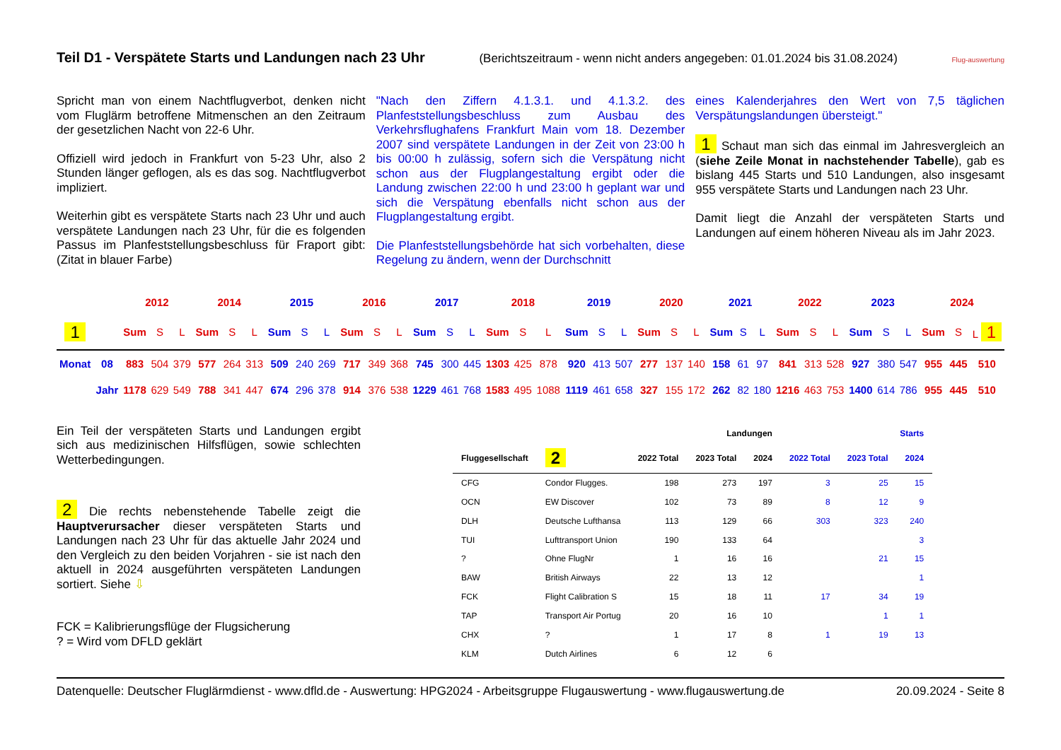Teil D1 - Verspätete Starts und Landungen nach 23 Uhr
(Berichtszeitraum - wenn nicht anders angegeben: 01.01.2024 bis 31.08.2024) Flug-auswertung
Spricht man von einem Nachtflugverbot, denken nicht vom Fluglärm betroffene Mitmenschen an den Zeitraum der gesetzlichen Nacht von 22-6 Uhr.
Offiziell wird jedoch in Frankfurt von 5-23 Uhr, also 2 Stunden länger geflogen, als es das sog. Nachtflugverbot impliziert.
Weiterhin gibt es verspätete Starts nach 23 Uhr und auch verspätete Landungen nach 23 Uhr, für die es folgenden Passus im Planfeststellungsbeschluss für Fraport gibt: (Zitat in blauer Farbe)
"Nach den Ziffern 4.1.3.1. und 4.1.3.2. des Planfeststellungsbeschluss zum Ausbau des Verkehrsflughafens Frankfurt Main vom 18. Dezember 2007 sind verspätete Landungen in der Zeit von 23:00 h bis 00:00 h zulässig, sofern sich die Verspätung nicht schon aus der Flugplangestaltung ergibt oder die Landung zwischen 22:00 h und 23:00 h geplant war und sich die Verspätung ebenfalls nicht schon aus der Flugplangestaltung ergibt.
Die Planfeststellungsbehörde hat sich vorbehalten, diese Regelung zu ändern, wenn der Durchschnitt
eines Kalenderjahres den Wert von 7,5 täglichen Verspätungslandungen übersteigt."
1 Schaut man sich das einmal im Jahresvergleich an (siehe Zeile Monat in nachstehender Tabelle), gab es bislang 445 Starts und 510 Landungen, also insgesamt 955 verspätete Starts und Landungen nach 23 Uhr.
Damit liegt die Anzahl der verspäteten Starts und Landungen auf einem höheren Niveau als im Jahr 2023.
| | | 2012 | | | 2014 | | | 2015 | | | 2016 | | | 2017 | | | 2018 | | | 2019 | | | 2020 | | | 2021 | | | 2022 | | | 2023 | | | 2024 | | |
| 1 | | Sum | S | L | Sum | S | L | Sum | S | L | Sum | S | L | Sum | S | L | Sum | S | L | Sum | S | L | Sum | S | L | Sum | S | L | Sum | S | L | Sum | S | L | Sum | S | L 1 |
| Monat | 08 | 883 | 504 | 379 | 577 | 264 | 313 | 509 | 240 | 269 | 717 | 349 | 368 | 745 | 300 | 445 | 1303 | 425 | 878 | 920 | 413 | 507 | 277 | 137 | 140 | 158 | 61 | 97 | 841 | 313 | 528 | 927 | 380 | 547 | 955 | 445 | 510 |
| | Jahr | 1178 | 629 | 549 | 788 | 341 | 447 | 674 | 296 | 378 | 914 | 376 | 538 | 1229 | 461 | 768 | 1583 | 495 | 1088 | 1119 | 461 | 658 | 327 | 155 | 172 | 262 | 82 | 180 | 1216 | 463 | 753 | 1400 | 614 | 786 | 955 | 445 | 510 |
Ein Teil der verspäteten Starts und Landungen ergibt sich aus medizinischen Hilfsflügen, sowie schlechten Wetterbedingungen.
2 Die rechts nebenstehende Tabelle zeigt die Hauptverursacher dieser verspäteten Starts und Landungen nach 23 Uhr für das aktuelle Jahr 2024 und den Vergleich zu den beiden Vorjahren - sie ist nach den aktuell in 2024 ausgeführten verspäteten Landungen sortiert. Siehe ⇩
FCK = Kalibrierungsflüge der Flugsicherung
? = Wird vom DFLD geklärt
| | | Landungen | | | Starts | | |
| --- | --- | --- | --- | --- | --- | --- | --- |
| Fluggesellschaft | 2 | 2022 Total | 2023 Total | 2024 | 2022 Total | 2023 Total | 2024 |
| CFG | Condor Flugges. | 198 | 273 | 197 | 3 | 25 | 15 |
| OCN | EW Discover | 102 | 73 | 89 | 8 | 12 | 9 |
| DLH | Deutsche Lufthansa | 113 | 129 | 66 | 303 | 323 | 240 |
| TUI | Lufttransport Union | 190 | 133 | 64 | | | 3 |
| ? | Ohne FlugNr | 1 | 16 | 16 | | 21 | 15 |
| BAW | British Airways | 22 | 13 | 12 | | | 1 |
| FCK | Flight Calibration S | 15 | 18 | 11 | 17 | 34 | 19 |
| TAP | Transport Air Portug | 20 | 16 | 10 | | 1 | 1 |
| CHX | ? | 1 | 17 | 8 | 1 | 19 | 13 |
| KLM | Dutch Airlines | 6 | 12 | 6 | | | |
Datenquelle: Deutscher Fluglärmdienst - www.dfld.de - Auswertung: HPG2024 - Arbeitsgruppe Flugauswertung - www.flugauswertung.de 20.09.2024 - Seite 8